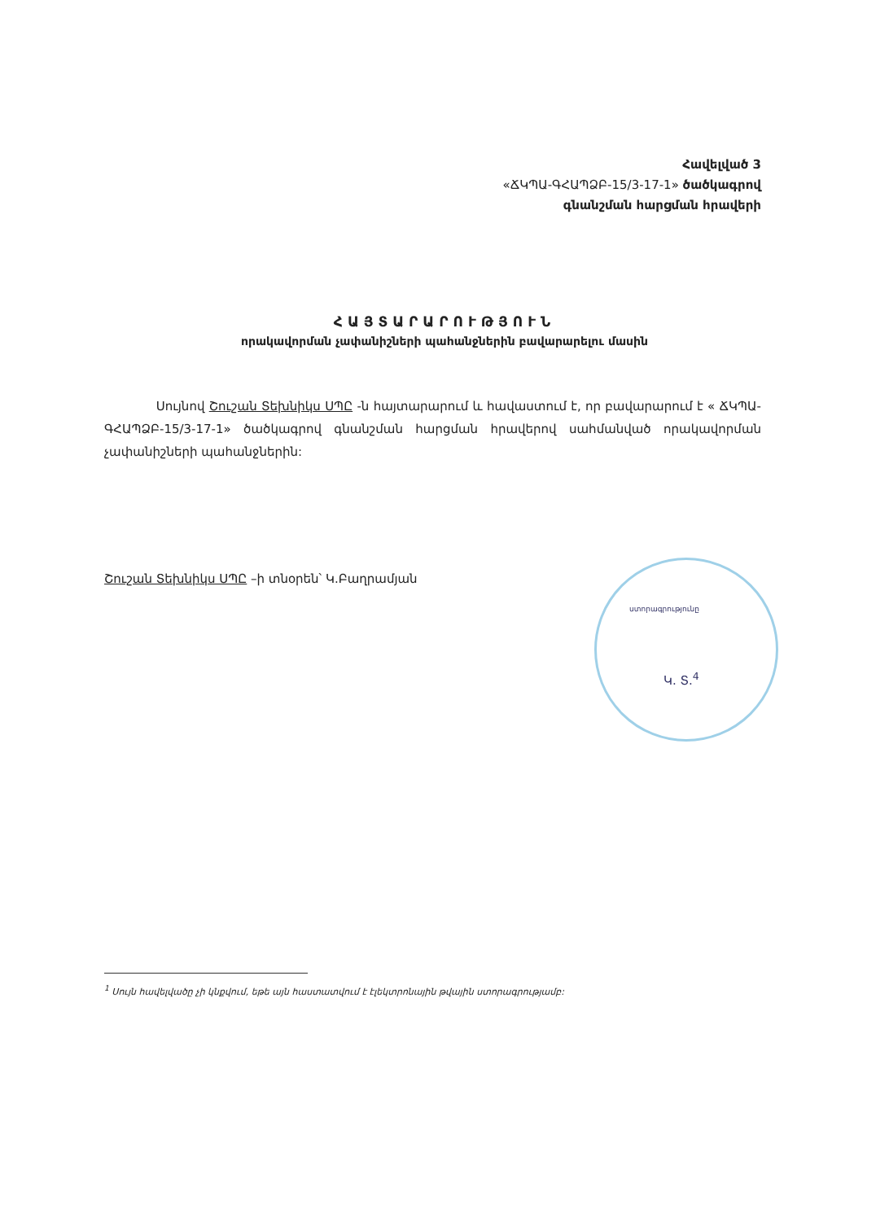Հավելված 3
«ՃԿՊԱ-ԳՀԱՊՁԲ-15/3-17-1» ծածկագրով
գնանշման հարցման հրավերի
ՀԱՅՏԱՐԱՐՈՒԹՅՈՒՆ
որակավորման չափանիշների պահանջներին բավարարելու մասին
Սույնով Շուշան Տեխնիկս ՍՊԸ -ն հայտարարում և հավաստում է, որ բավարարում է « ՃԿՊԱ-ԳՀԱՊՁԲ-15/3-17-1» ծածկագրով գնանշման հարցման հրավերով սահմանված որակավորման չափանիշների պահանջներին:
Շուշան Տեխնիկս ՍՊԸ –ի տնօրեն՝ Կ.Բաղրամյան
ստորագրությունը
Կ. Տ.<sup>4</sup>
<sup>1</sup> Սույն հավելվածը չի կնքվում, եթե այն հաստատվում է էլեկտրոնային թվային ստորագրությամբ: